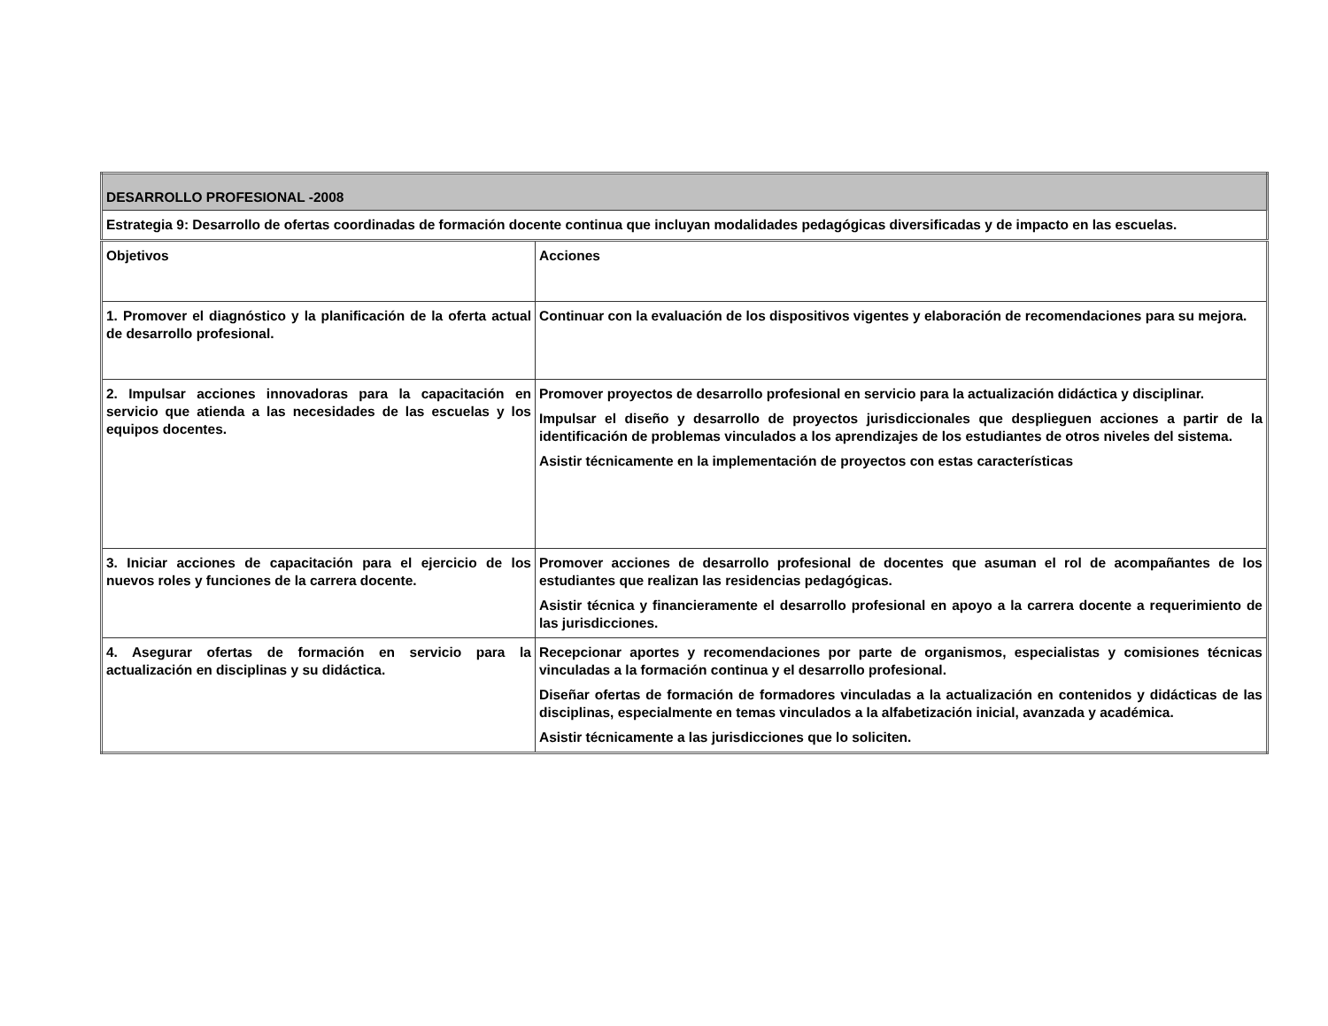| DESARROLLO PROFESIONAL -2008 | |
| Estrategia 9: Desarrollo de ofertas coordinadas de formación docente continua que incluyan modalidades pedagógicas diversificadas y de impacto en las escuelas. | |
| Objetivos | Acciones |
| 1. Promover el diagnóstico y la planificación de la oferta actual de desarrollo profesional. | Continuar con la evaluación de los dispositivos vigentes y elaboración de recomendaciones para su mejora. |
| 2. Impulsar acciones innovadoras para la capacitación en servicio que atienda a las necesidades de las escuelas y los equipos docentes. | Promover proyectos de desarrollo profesional en servicio para la actualización didáctica y disciplinar. Impulsar el diseño y desarrollo de proyectos jurisdiccionales que desplieguen acciones a partir de la identificación de problemas vinculados a los aprendizajes de los estudiantes de otros niveles del sistema. Asistir técnicamente en la implementación de proyectos con estas características |
| 3. Iniciar acciones de capacitación para el ejercicio de los nuevos roles y funciones de la carrera docente. | Promover acciones de desarrollo profesional de docentes que asuman el rol de acompañantes de los estudiantes que realizan las residencias pedagógicas. Asistir técnica y financieramente el desarrollo profesional en apoyo a la carrera docente a requerimiento de las jurisdicciones. |
| 4. Asegurar ofertas de formación en servicio para la actualización en disciplinas y su didáctica. | Recepcionar aportes y recomendaciones por parte de organismos, especialistas y comisiones técnicas vinculadas a la formación continua y el desarrollo profesional. Diseñar ofertas de formación de formadores vinculadas a la actualización en contenidos y didácticas de las disciplinas, especialmente en temas vinculados a la alfabetización inicial, avanzada y académica. Asistir técnicamente a las jurisdicciones que lo soliciten. |